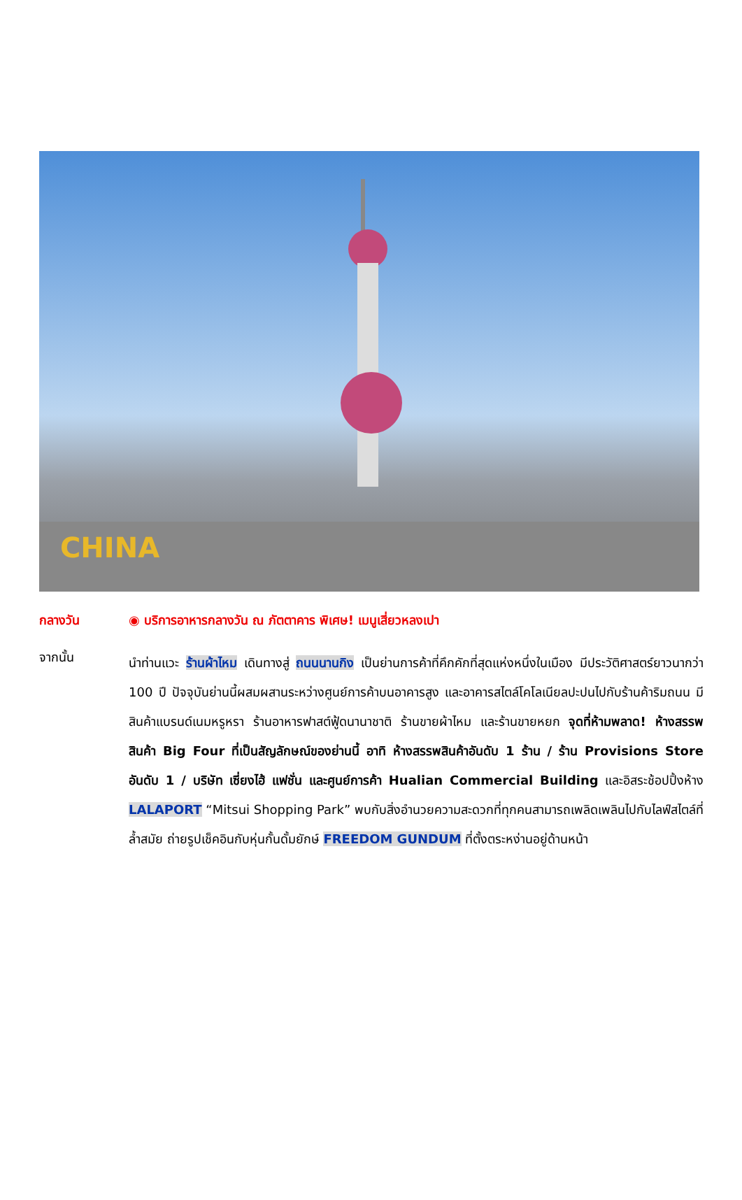CHINA
กลางวัน ◉ บริการอาหารกลางวัน ณ ภัตตาคาร พิเศษ! เมนูเสี่ยวหลงเปา
จากนั้น
นำท่านแวะ ร้านผ้าไหม เดินทางสู่ ถนนนานกิง เป็นย่านการค้าที่คึกคักที่สุดแห่งหนึ่งในเมือง มีประวัติศาสตร์ยาวนากว่า 100 ปี ปัจจุบันย่านนี้ผสมผสานระหว่างศูนย์การค้าบนอาคารสูง และอาคารสไตล์โคโลเนียลปะปนไปกับร้านค้าริมถนน มีสินค้าแบรนด์เนมหรูหรา ร้านอาหารฟาสต์ฟู้ดนานาชาติ ร้านขายผ้าไหม และร้านขายหยก จุดที่ห้ามพลาด! ห้างสรรพสินค้า Big Four ที่เป็นสัญลักษณ์ของย่านนี้ อาทิ ห้างสรรพสินค้าอันดับ 1 ร้าน / ร้าน Provisions Store อันดับ 1 / บริษัท เซี่ยงไฮ้ แฟชั่น และศูนย์การค้า Hualian Commercial Building และอิสระช้อปปิ้งห้าง LALAPORT “Mitsui Shopping Park” พบกับสิ่งอำนวยความสะดวกที่ทุกคนสามารถเพลิดเพลินไปกับไลฟ์สไตล์ที่ล้ำสมัย ถ่ายรูปเช็คอินกับหุ่นกั้นดั้มยักษ์ FREEDOM GUNDUM ที่ตั้งตระหง่านอยู่ด้านหน้า